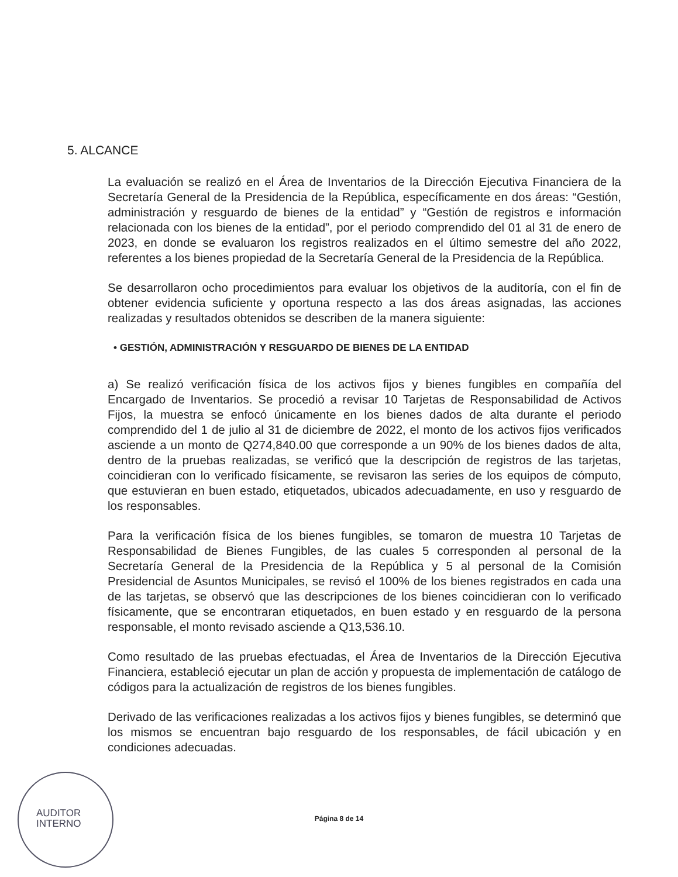5. ALCANCE
La evaluación se realizó en el Área de Inventarios de la Dirección Ejecutiva Financiera de la Secretaría General de la Presidencia de la República, específicamente en dos áreas: “Gestión, administración y resguardo de bienes de la entidad” y “Gestión de registros e información relacionada con los bienes de la entidad”, por el periodo comprendido del 01 al 31 de enero de 2023, en donde se evaluaron los registros realizados en el último semestre del año 2022, referentes a los bienes propiedad de la Secretaría General de la Presidencia de la República.
Se desarrollaron ocho procedimientos para evaluar los objetivos de la auditoría, con el fin de obtener evidencia suficiente y oportuna respecto a las dos áreas asignadas, las acciones realizadas y resultados obtenidos se describen de la manera siguiente:
• GESTIÓN, ADMINISTRACIÓN Y RESGUARDO DE BIENES DE LA ENTIDAD
a) Se realizó verificación física de los activos fijos y bienes fungibles en compañía del Encargado de Inventarios. Se procedió a revisar 10 Tarjetas de Responsabilidad de Activos Fijos, la muestra se enfocó únicamente en los bienes dados de alta durante el periodo comprendido del 1 de julio al 31 de diciembre de 2022, el monto de los activos fijos verificados asciende a un monto de Q274,840.00 que corresponde a un 90% de los bienes dados de alta, dentro de la pruebas realizadas, se verificó que la descripción de registros de las tarjetas, coincidieran con lo verificado físicamente, se revisaron las series de los equipos de cómputo, que estuvieran en buen estado, etiquetados, ubicados adecuadamente, en uso y resguardo de los responsables.
Para la verificación física de los bienes fungibles, se tomaron de muestra 10 Tarjetas de Responsabilidad de Bienes Fungibles, de las cuales 5 corresponden al personal de la Secretaría General de la Presidencia de la República y 5 al personal de la Comisión Presidencial de Asuntos Municipales, se revisó el 100% de los bienes registrados en cada una de las tarjetas, se observó que las descripciones de los bienes coincidieran con lo verificado físicamente, que se encontraran etiquetados, en buen estado y en resguardo de la persona responsable, el monto revisado asciende a Q13,536.10.
Como resultado de las pruebas efectuadas, el Área de Inventarios de la Dirección Ejecutiva Financiera, estableció ejecutar un plan de acción y propuesta de implementación de catálogo de códigos para la actualización de registros de los bienes fungibles.
Derivado de las verificaciones realizadas a los activos fijos y bienes fungibles, se determinó que los mismos se encuentran bajo resguardo de los responsables, de fácil ubicación y en condiciones adecuadas.
AUDITOR
INTERNO
Página 8 de 14